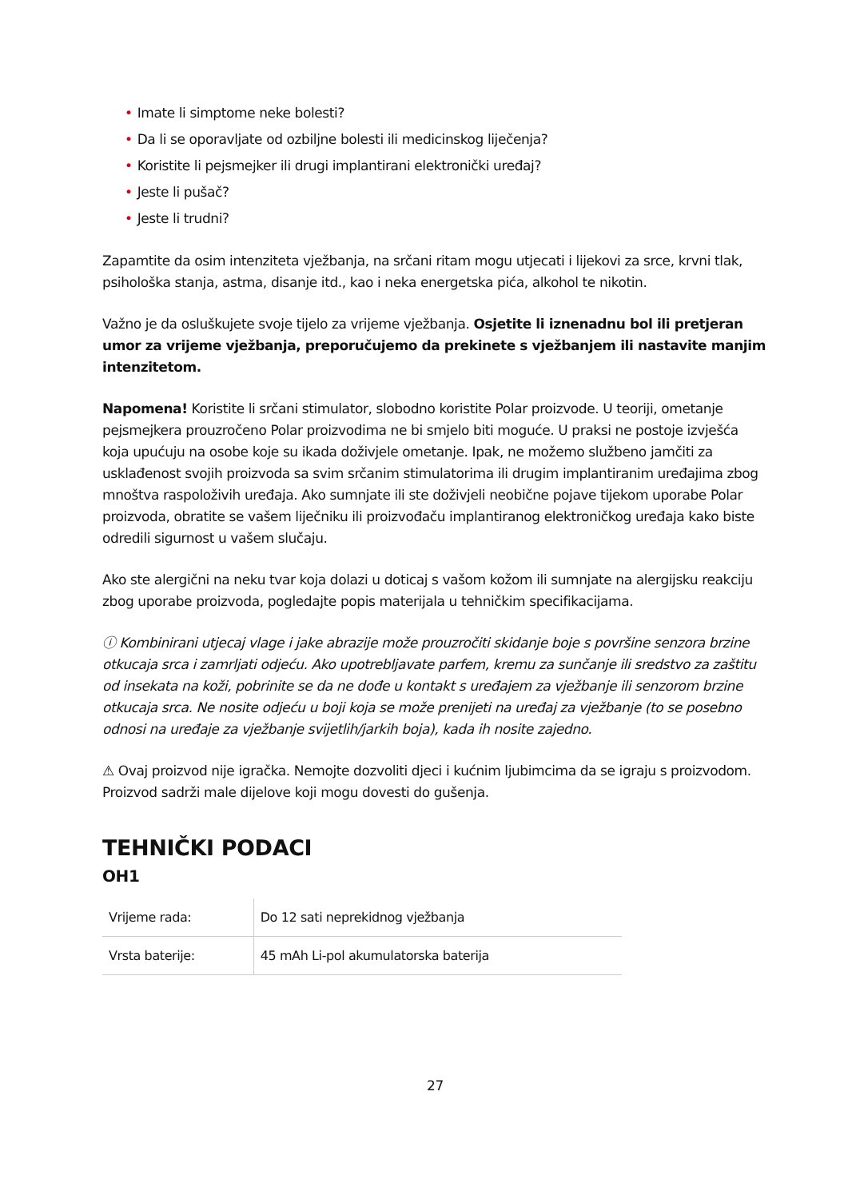• Imate li simptome neke bolesti?
• Da li se oporavljate od ozbiljne bolesti ili medicinskog liječenja?
• Koristite li pejsmejker ili drugi implantirani elektronički uređaj?
• Jeste li pušač?
• Jeste li trudni?
Zapamtite da osim intenziteta vježbanja, na srčani ritam mogu utjecati i lijekovi za srce, krvni tlak, psihološka stanja, astma, disanje itd., kao i neka energetska pića, alkohol te nikotin.
Važno je da osluškujete svoje tijelo za vrijeme vježbanja. Osjetite li iznenadnu bol ili pretjeran umor za vrijeme vježbanja, preporučujemo da prekinete s vježbanjem ili nastavite manjim intenzitetom.
Napomena! Koristite li srčani stimulator, slobodno koristite Polar proizvode. U teoriji, ometanje pejsmejkera prouzročeno Polar proizvodima ne bi smjelo biti moguće. U praksi ne postoje izvješća koja upućuju na osobe koje su ikada doživjele ometanje. Ipak, ne možemo službeno jamčiti za usklađenost svojih proizvoda sa svim srčanim stimulatorima ili drugim implantiranim uređajima zbog mnoštva raspoloživih uređaja. Ako sumnjate ili ste doživjeli neobične pojave tijekom uporabe Polar proizvoda, obratite se vašem liječniku ili proizvođaču implantiranog elektroničkog uređaja kako biste odredili sigurnost u vašem slučaju.
Ako ste alergični na neku tvar koja dolazi u doticaj s vašom kožom ili sumnjate na alergijsku reakciju zbog uporabe proizvoda, pogledajte popis materijala u tehničkim specifikacijama.
ⓘ Kombinirani utjecaj vlage i jake abrazije može prouzročiti skidanje boje s površine senzora brzine otkucaja srca i zamrljati odjeću. Ako upotrebljavate parfem, kremu za sunčanje ili sredstvo za zaštitu od insekata na koži, pobrinite se da ne dođe u kontakt s uređajem za vježbanje ili senzorom brzine otkucaja srca. Ne nosite odjeću u boji koja se može prenijeti na uređaj za vježbanje (to se posebno odnosi na uređaje za vježbanje svijetlih/jarkih boja), kada ih nosite zajedno.
⚠ Ovaj proizvod nije igračka. Nemojte dozvoliti djeci i kućnim ljubimcima da se igraju s proizvodom. Proizvod sadrži male dijelove koji mogu dovesti do gušenja.
TEHNIČKI PODACI
OH1
| Vrijeme rada: | Do 12 sati neprekidnog vježbanja |
| Vrsta baterije: | 45 mAh Li-pol akumulatorska baterija |
27